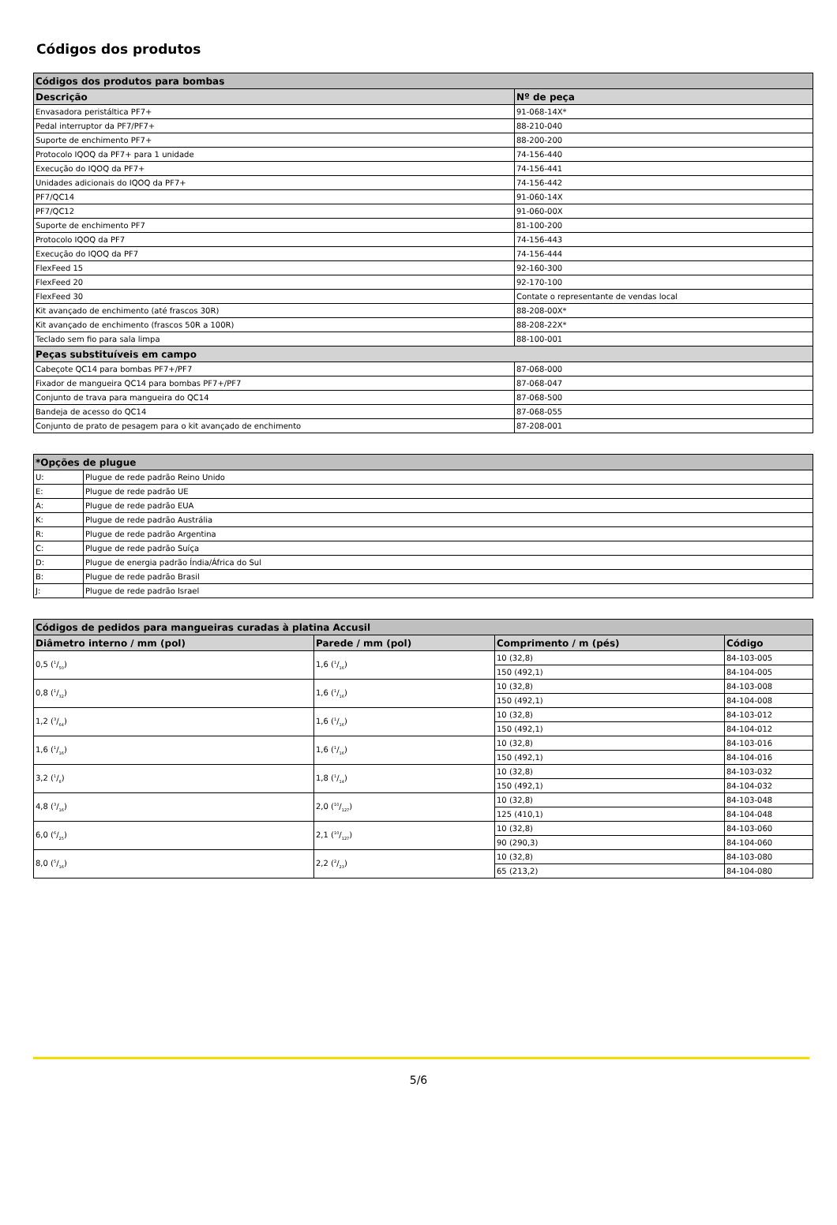Códigos dos produtos
| Códigos dos produtos para bombas | |
| --- | --- |
| Descrição | Nº de peça |
| Envasadora peristáltica PF7+ | 91-068-14X* |
| Pedal interruptor da PF7/PF7+ | 88-210-040 |
| Suporte de enchimento PF7+ | 88-200-200 |
| Protocolo IQOQ da PF7+ para 1 unidade | 74-156-440 |
| Execução do IQOQ da PF7+ | 74-156-441 |
| Unidades adicionais do IQOQ da PF7+ | 74-156-442 |
| PF7/QC14 | 91-060-14X |
| PF7/QC12 | 91-060-00X |
| Suporte de enchimento PF7 | 81-100-200 |
| Protocolo IQOQ da PF7 | 74-156-443 |
| Execução do IQOQ da PF7 | 74-156-444 |
| FlexFeed 15 | 92-160-300 |
| FlexFeed 20 | 92-170-100 |
| FlexFeed 30 | Contate o representante de vendas local |
| Kit avançado de enchimento (até frascos 30R) | 88-208-00X* |
| Kit avançado de enchimento (frascos 50R a 100R) | 88-208-22X* |
| Teclado sem fio para sala limpa | 88-100-001 |
| Peças substituíveis em campo | |
| Cabeçote QC14 para bombas PF7+/PF7 | 87-068-000 |
| Fixador de mangueira QC14 para bombas PF7+/PF7 | 87-068-047 |
| Conjunto de trava para mangueira do QC14 | 87-068-500 |
| Bandeja de acesso do QC14 | 87-068-055 |
| Conjunto de prato de pesagem para o kit avançado de enchimento | 87-208-001 |
| *Opções de plugue | |
| --- | --- |
| U: | Plugue de rede padrão Reino Unido |
| E: | Plugue de rede padrão UE |
| A: | Plugue de rede padrão EUA |
| K: | Plugue de rede padrão Austrália |
| R: | Plugue de rede padrão Argentina |
| C: | Plugue de rede padrão Suíça |
| D: | Plugue de energia padrão Índia/África do Sul |
| B: | Plugue de rede padrão Brasil |
| J: | Plugue de rede padrão Israel |
| Códigos de pedidos para mangueiras curadas à platina Accusil | | | |
| --- | --- | --- | --- |
| Diâmetro interno / mm (pol) | Parede / mm (pol) | Comprimento / m (pés) | Código |
| 0,5 (1/50) | 1,6 (1/16) | 10 (32,8) | 84-103-005 |
| | | 150 (492,1) | 84-104-005 |
| 0,8 (1/32) | 1,6 (1/16) | 10 (32,8) | 84-103-008 |
| | | 150 (492,1) | 84-104-008 |
| 1,2 (3/64) | 1,6 (1/16) | 10 (32,8) | 84-103-012 |
| | | 150 (492,1) | 84-104-012 |
| 1,6 (1/16) | 1,6 (1/16) | 10 (32,8) | 84-103-016 |
| | | 150 (492,1) | 84-104-016 |
| 3,2 (1/8) | 1,8 (1/14) | 10 (32,8) | 84-103-032 |
| | | 150 (492,1) | 84-104-032 |
| 4,8 (3/16) | 2,0 (10/127) | 10 (32,8) | 84-103-048 |
| | | 125 (410,1) | 84-104-048 |
| 6,0 (6/25) | 2,1 (10/127) | 10 (32,8) | 84-103-060 |
| | | 90 (290,3) | 84-104-060 |
| 8,0 (5/16) | 2,2 (2/23) | 10 (32,8) | 84-103-080 |
| | | 65 (213,2) | 84-104-080 |
5/6